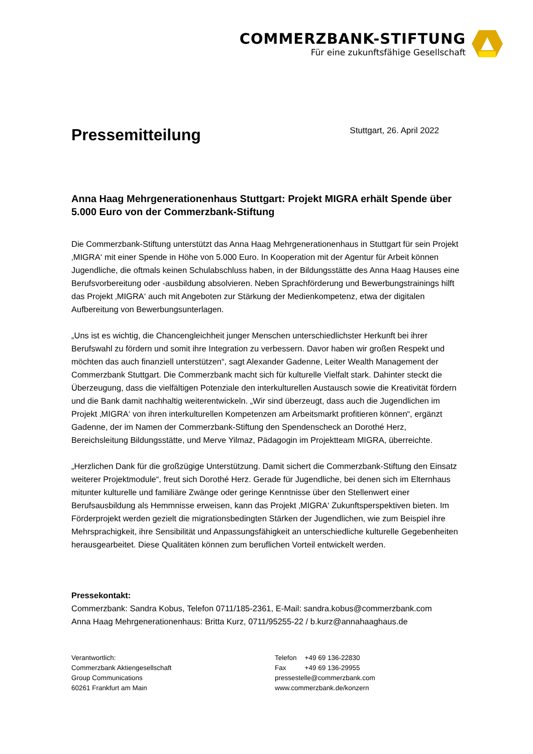COMMERZBANK-STIFTUNG
Für eine zukunftsfähige Gesellschaft
Pressemitteilung
Stuttgart, 26. April 2022
Anna Haag Mehrgenerationenhaus Stuttgart: Projekt MIGRA erhält Spende über 5.000 Euro von der Commerzbank-Stiftung
Die Commerzbank-Stiftung unterstützt das Anna Haag Mehrgenerationenhaus in Stuttgart für sein Projekt ‚MIGRA‘ mit einer Spende in Höhe von 5.000 Euro. In Kooperation mit der Agentur für Arbeit können Jugendliche, die oftmals keinen Schulabschluss haben, in der Bildungsstätte des Anna Haag Hauses eine Berufsvorbereitung oder -ausbildung absolvieren. Neben Sprachförderung und Bewerbungstrainings hilft das Projekt ‚MIGRA‘ auch mit Angeboten zur Stärkung der Medienkompetenz, etwa der digitalen Aufbereitung von Bewerbungsunterlagen.
„Uns ist es wichtig, die Chancengleichheit junger Menschen unterschiedlichster Herkunft bei ihrer Berufswahl zu fördern und somit ihre Integration zu verbessern. Davor haben wir großen Respekt und möchten das auch finanziell unterstützen“, sagt Alexander Gadenne, Leiter Wealth Management der Commerzbank Stuttgart. Die Commerzbank macht sich für kulturelle Vielfalt stark. Dahinter steckt die Überzeugung, dass die vielfältigen Potenziale den interkulturellen Austausch sowie die Kreativität fördern und die Bank damit nachhaltig weiterentwickeln. „Wir sind überzeugt, dass auch die Jugendlichen im Projekt ‚MIGRA‘ von ihren interkulturellen Kompetenzen am Arbeitsmarkt profitieren können“, ergänzt Gadenne, der im Namen der Commerzbank-Stiftung den Spendenscheck an Dorothé Herz, Bereichsleitung Bildungsstätte, und Merve Yilmaz, Pädagogin im Projektteam MIGRA, überreichte.
„Herzlichen Dank für die großzügige Unterstützung. Damit sichert die Commerzbank-Stiftung den Einsatz weiterer Projektmodule“, freut sich Dorothé Herz. Gerade für Jugendliche, bei denen sich im Elternhaus mitunter kulturelle und familiäre Zwänge oder geringe Kenntnisse über den Stellenwert einer Berufsausbildung als Hemmnisse erweisen, kann das Projekt ‚MIGRA‘ Zukunftsperspektiven bieten. Im Förderprojekt werden gezielt die migrationsbedingten Stärken der Jugendlichen, wie zum Beispiel ihre Mehrsprachigkeit, ihre Sensibilität und Anpassungsfähigkeit an unterschiedliche kulturelle Gegebenheiten herausgearbeitet. Diese Qualitäten können zum beruflichen Vorteil entwickelt werden.
Pressekontakt:
Commerzbank: Sandra Kobus, Telefon 0711/185-2361, E-Mail: sandra.kobus@commerzbank.com
Anna Haag Mehrgenerationenhaus: Britta Kurz, 0711/95255-22 / b.kurz@annahaaghaus.de
Verantwortlich:
Commerzbank Aktiengesellschaft
Group Communications
60261 Frankfurt am Main
| Telefon | +49 69 136-22830 |
| Fax | +49 69 136-29955 |
pressestelle@commerzbank.com
www.commerzbank.de/konzern